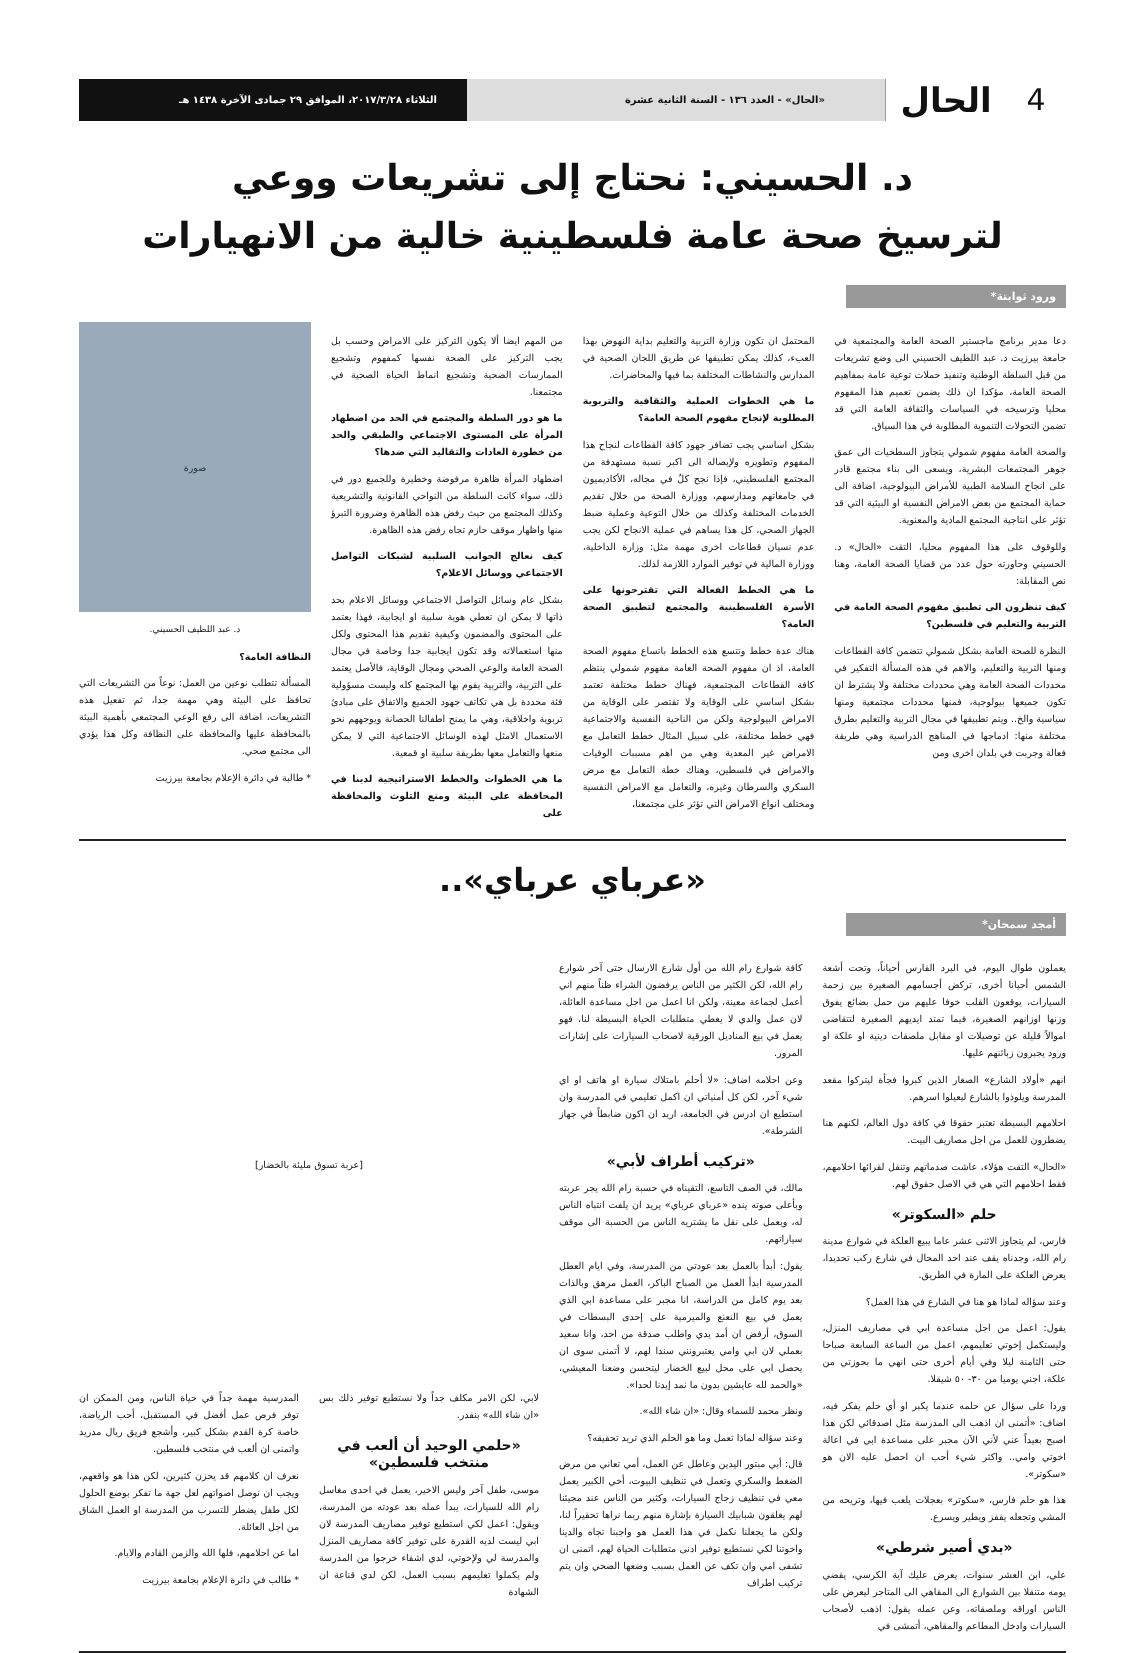4 الحال
«الحال» - العدد ١٣٦ - السنة الثانية عشرة
الثلاثاء ٢٠١٧/٣/٢٨، الموافق ٢٩ جمادى الآخرة ١٤٣٨ هـ
د. الحسيني: نحتاج إلى تشريعات ووعي
لترسيخ صحة عامة فلسطينية خالية من الانهيارات
ورود ثوابتة*
دعا مدير برنامج ماجستير الصحة العامة والمجتمعية في جامعة بيرزيت د. عبد اللطيف الحسيني الى وضع تشريعات من قبل السلطة الوطنية وتنفيذ حملات توعية عامة بمفاهيم الصحة العامة، مؤكدا ان ذلك يضمن تعميم هذا المفهوم محليا وترسيخه في السياسات والثقافة العامة التي قد تضمن التحولات التنموية المطلوبة في هذا السياق.
والصحة العامة مفهوم شمولي يتجاوز السطحيات الى عمق جوهر المجتمعات البشرية، ويسعى الى بناء مجتمع قادر على انجاح السلامة الطبية للأمراض البيولوجية، اضافة الى حماية المجتمع من بعض الامراض النفسية او البيئية التي قد تؤثر على انتاجية المجتمع المادية والمعنوية.
وللوقوف على هذا المفهوم محليا، التقت «الحال» د. الحسيني وحاورته حول عدد من قضايا الصحة العامة، وهنا نص المقابلة:
كيف تنظرون الى تطبيق مفهوم الصحة العامة في التربية والتعليم في فلسطين؟
النظرة للصحة العامة بشكل شمولي تتضمن كافة القطاعات ومنها التربية والتعليم، والاهم في هذه المسألة التفكير في محددات الصحة العامة وهي محددات مختلفة ولا يشترط ان تكون جميعها بيولوجية، فمنها محددات مجتمعية ومنها سياسية والخ.. ويتم تطبيقها في مجال التربية والتعليم بطرق مختلفة منها: ادماجها في المناهج الدراسية وهي طريقة فعالة وجربت في بلدان اخرى ومن
المحتمل ان تكون وزارة التربية والتعليم بداية النهوض بهذا العبء، كذلك يمكن تطبيقها عن طريق اللجان الصحية في المدارس والنشاطات المختلفة بما فيها والمحاضرات.
ما هي الخطوات العملية والثقافية والتربوية المطلوبة لإنجاح مفهوم الصحة العامة؟
بشكل اساسي يجب تضافر جهود كافة القطاعات لنجاح هذا المفهوم وتطويره ولإيصاله الى اكبر نسبة مستهدفة من المجتمع الفلسطيني، فإذا نجح كلٌ في مجاله، الأكاديميون في جامعاتهم ومدارسهم، ووزارة الصحة من خلال تقديم الخدمات المختلفة وكذلك من خلال التوعية وعملية ضبط الجهاز الصحي، كل هذا يساهم في عملية الانجاح لكن يجب عدم نسيان قطاعات اخرى مهمة مثل: وزارة الداخلية، ووزارة المالية في توفير الموارد اللازمة لذلك.
ما هي الخطط الفعالة التي تقترحونها على الأسرة الفلسطينية والمجتمع لتطبيق الصحة العامة؟
هناك عدة خطط وتتسع هذه الخطط باتساع مفهوم الصحة العامة، اذ ان مفهوم الصحة العامة مفهوم شمولي ينتظم كافة القطاعات المجتمعية، فهناك خطط مختلفة تعتمد بشكل اساسي على الوقاية ولا تقتصر على الوقاية من الامراض البيولوجية ولكن من الناحية النفسية والاجتماعية فهي خطط مختلفة، على سبيل المثال خطط التعامل مع الامراض غير المعدية وهي من اهم مسببات الوفيات والامراض في فلسطين، وهناك خطة التعامل مع مرض السكري والسرطان وغيره، والتعامل مع الامراض النفسية ومختلف انواع الامراض التي تؤثر على مجتمعنا،
من المهم ايضا ألا يكون التركيز على الامراض وحسب بل يجب التركيز على الصحة نفسها كمفهوم وتشجيع الممارسات الصحية وتشجيع انماط الحياة الصحية في مجتمعنا.
ما هو دور السلطة والمجتمع في الحد من اضطهاد المرأة على المستوى الاجتماعي والطبقي والحد من خطورة العادات والتقاليد التي ضدها؟
اضطهاد المرأة ظاهرة مرفوضة وخطيرة وللجميع دور في ذلك، سواء كانت السلطة من النواحي القانونية والتشريعية وكذلك المجتمع من حيث رفض هذه الظاهرة وضرورة التبرؤ منها واظهار موقف حازم تجاه رفض هذه الظاهرة.
كيف نعالج الجوانب السلبية لشبكات التواصل الاجتماعي ووسائل الاعلام؟
بشكل عام وسائل التواصل الاجتماعي ووسائل الاعلام بحد ذاتها لا يمكن ان تعطي هوية سلبية او ايجابية، فهذا يعتمد على المحتوى والمضمون وكيفية تقديم هذا المحتوى ولكل منها استعمالاته وقد تكون ايجابية جدا وخاصة في مجال الصحة العامة والوعي الصحي ومجال الوقاية، فالأصل يعتمد على التربية، والتربية يقوم بها المجتمع كله وليست مسؤولية فئة محددة بل هي تكاتف جهود الجميع والاتفاق على مبادئ تربوية واخلاقية، وهي ما يمنح اطفالنا الحصانة ويوجههم نحو الاستعمال الامثل لهذه الوسائل الاجتماعية التي لا يمكن منعها والتعامل معها بطريقة سلبية او قمعية.
ما هي الخطوات والخطط الاستراتيجية لدينا في المحافظة على البيئة ومنع التلوث والمحافظة على
صورة
د. عبد اللطيف الحسيني.
النظافة العامة؟
المسألة تتطلب نوعين من العمل: نوعاً من التشريعات التي تحافظ على البيئة وهي مهمة جدا، ثم تفعيل هذه التشريعات، اضافة الى رفع الوعي المجتمعي بأهمية البيئة بالمحافظة عليها والمحافظة على النظافة وكل هذا يؤدي الى مجتمع صحي.
* طالبة في دائرة الإعلام بجامعة بيرزيت
«عرباي عرباي»..
أمجد سمحان*
يعملون طوال اليوم، في البرد القارس أحياناً، وتحت أشعة الشمس أحيانا أخرى، تركض أجسامهم الصغيرة بين زحمة السيارات، يوقعون القلب خوفا عليهم من حمل بضائع يفوق وزنها اوزانهم الصغيرة، فيما تمتد ايديهم الصغيرة لتتقاضى اموالاً قليلة عن توصيلات او مقابل ملصقات دينية او علكة او ورود يجبرون زبائنهم عليها.
انهم «أولاد الشارع» الصغار الذين كبروا فجأة ليتركوا مقعد المدرسة ويلوذوا بالشارع ليعيلوا اسرهم.
احلامهم البسيطة تعتبر حقوقا في كافة دول العالم، لكنهم هنا يضطرون للعمل من اجل مصاريف البيت.
«الحال» التقت هؤلاء، عاشت صدماتهم وتنقل لقرائها احلامهم، فقط احلامهم التي هي في الاصل حقوق لهم.
حلم «السكوتر»
فارس، لم يتجاوز الاثنى عشر عاما يبيع العلكة في شوارع مدينة رام الله، وجدناه يقف عند احد المحال في شارع ركب تحديدا، يعرض العلكة على المارة في الطريق.
وعند سؤاله لماذا هو هنا في الشارع في هذا العمل؟
يقول: اعمل من اجل مساعدة ابي في مصاريف المنزل، وليستكمل إخوتي تعليمهم، اعمل من الساعة السابعة صباحا حتى الثامنة ليلا وفي أيام أخرى حتى انهي ما بحوزتي من علكة، اجني يوميا من ٣٠- ٥٠ شيقلا.
وردا على سؤال عن حلمه عندما يكبر او أي حلم يفكر فيه، اضاف: «أتمنى ان اذهب الى المدرسة مثل اصدقائي لكن هذا اصبح بعيداً عني لأني الآن مجبر على مساعدة ابي في اعالة اخوتي وامي.. واكثر شيء أحب ان احصل عليه الان هو «سكوتر».
هذا هو حلم فارس، «سكوتر» بعجلات يلعب فيها، وتريحه من المشي وتجعله يقفز ويطير ويسرع.
«بدي أصير شرطي»
علي، ابن العشر سنوات، يعرض عليك آية الكرسي، يقضي يومه متنقلا بين الشوارع الى المقاهي الى المتاجر ليعرض على الناس اوراقه وملصقاته، وعن عمله يقول: اذهب لأصحاب السيارات وادخل المطاعم والمقاهي، أتمشى في
كافة شوارع رام الله من أول شارع الارسال حتى آخر شوارع رام الله، لكن الكثير من الناس يرفضون الشراء ظناً منهم اني أعمل لجماعة معينة، ولكن انا اعمل من اجل مساعدة العائلة، لان عمل والدي لا يغطي متطلبات الحياة البسيطة لنا، فهو يعمل في بيع المناديل الورقية لاصحاب السيارات على إشارات المرور.
وعن احلامه اضاف: «لا أحلم بامتلاك سيارة او هاتف او اي شيء آخر، لكن كل أمنياتي ان اكمل تعليمي في المدرسة وان استطيع ان ادرس في الجامعة، اريد ان اكون ضابطاً في جهاز الشرطة».
«تركيب أطراف لأبي»
مالك، في الصف التاسع، التقيناه في حسبة رام الله يجر عربته وبأعلى صوته ينده «عرباي عرباي» يريد ان يلفت انتباه الناس له، ويعمل على نقل ما يشتريه الناس من الحسبة الى موقف سياراتهم.
يقول: أبدأ بالعمل بعد عودتي من المدرسة، وفي ايام العطل المدرسية ابدأ العمل من الصباح الباكر، العمل مرهق وبالذات بعد يوم كامل من الدراسة، انا مجبر على مساعدة ابي الذي يعمل في بيع النعنع والميرمية على إحدى البسطات في السوق، أرفض ان أمد يدي واطلب صدقة من احد، وانا سعيد بعملي لان ابي وامي يعتبرونني سندا لهم، لا أتمنى سوى ان يحصل ابي على محل لبيع الخضار ليتحسن وضعنا المعيشي، «والحمد لله عايشين بدون ما نمد إيدنا لحدا».
ونظر محمد للسماء وقال: «ان شاء الله».
وعند سؤاله لماذا تعمل وما هو الحلم الذي تريد تحقيقه؟
قال: أبي مبتور اليدين وعاطل عن العمل، أمي تعاني من مرض الضغط والسكري وتعمل في تنظيف البيوت، أخي الكبير يعمل معي في تنظيف زجاج السيارات، وكثير من الناس عند مجيئنا لهم يغلقون شبابيك السيارة بإشارة منهم ربما نراها تحقيراً لنا، ولكن ما يجعلنا نكمل في هذا العمل هو واجبنا تجاه والدينا واخوتنا لكي نستطيع توفير ادنى متطلبات الحياة لهم، اتمنى ان تشفى امي وان تكف عن العمل بسبب وضعها الصحي وان يتم تركيب اطراف
[عربة تسوق مليئة بالخضار]
لابي، لكن الامر مكلف جداً ولا نستطيع توفير ذلك بس «ان شاء الله» بنقدر.
«حلمي الوحيد أن ألعب في منتخب فلسطين»
موسى، طفل آخر وليس الاخير، يعمل في احدى مغاسل رام الله للسيارات، يبدأ عمله بعد عودته من المدرسة، ويقول: اعمل لكي استطيع توفير مصاريف المدرسة لان ابي ليست لديه القدرة على توفير كافة مصاريف المنزل والمدرسة لي ولإخوتي، لدي اشقاء خرجوا من المدرسة ولم يكملوا تعليمهم بسبب العمل، لكن لدي قناعة ان الشهادة
المدرسية مهمة جداً في حياة الناس، ومن الممكن ان توفر فرص عمل أفضل في المستقبل، أحب الرياضة، خاصة كرة القدم بشكل كبير، وأشجع فريق ريال مدريد واتمنى ان ألعب في منتخب فلسطين.
نعرف ان كلامهم قد يحزن كثيرين، لكن هذا هو واقعهم، ويجب ان نوصل اصواتهم لعل جهة ما تفكر بوضع الحلول لكل طفل يضطر للتسرب من المدرسة او العمل الشاق من اجل العائلة.
اما عن احلامهم، فلها الله والزمن القادم والايام.
* طالب في دائرة الإعلام بجامعة بيرزيت